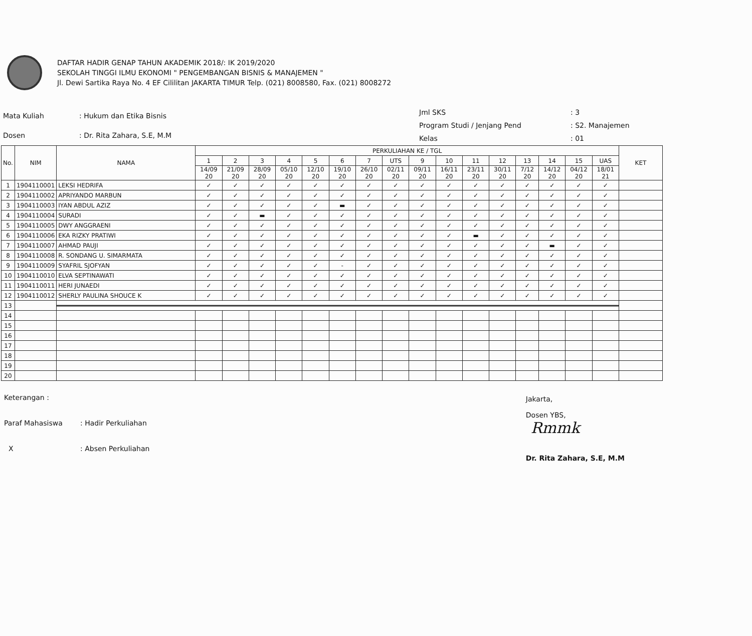DAFTAR HADIR GENAP TAHUN AKADEMIK 2018/: IK 2019/2020
SEKOLAH TINGGI ILMU EKONOMI " PENGEMBANGAN BISNIS & MANAJEMEN "
Jl. Dewi Sartika Raya No. 4 EF Cililitan JAKARTA TIMUR Telp. (021) 8008580, Fax. (021) 8008272
| Mata Kuliah | : Hukum dan Etika Bisnis |
| Dosen | : Dr. Rita Zahara, S.E, M.M |
| Jml SKS | : 3 |
| Program Studi / Jenjang Pend | : S2. Manajemen |
| Kelas | : 01 |
| No. | NIM | NAMA | PERKULIAHAN KE / TGL | | | | | | | | | | | | | | | | KET |
| --- | --- | --- | --- | --- | --- | --- | --- | --- | --- | --- | --- | --- | --- | --- | --- | --- | --- | --- | --- |
| | | | 1 | 2 | 3 | 4 | 5 | 6 | 7 | UTS | 9 | 10 | 11 | 12 | 13 | 14 | 15 | UAS | |
| | | | 14/09 20 | 21/09 20 | 28/09 20 | 05/10 20 | 12/10 20 | 19/10 20 | 26/10 20 | 02/11 20 | 09/11 20 | 16/11 20 | 23/11 20 | 30/11 20 | 7/12 20 | 14/12 20 | 04/12 20 | 18/01 21 | |
| 1 | 1904110001 | LEKSI HEDRIFA | ✓ | ✓ | ✓ | ✓ | ✓ | ✓ | ✓ | ✓ | ✓ | ✓ | ✓ | ✓ | ✓ | ✓ | ✓ | ✓ | |
| 2 | 1904110002 | APRIYANDO MARBUN | ✓ | ✓ | ✓ | ✓ | ✓ | ✓ | ✓ | ✓ | ✓ | ✓ | ✓ | ✓ | ✓ | ✓ | ✓ | ✓ | |
| 3 | 1904110003 | IYAN ABDUL AZIZ | ✓ | ✓ | ✓ | ✓ | ✓ | ▬ | ✓ | ✓ | ✓ | ✓ | ✓ | ✓ | ✓ | ✓ | ✓ | ✓ | |
| 4 | 1904110004 | SURADI | ✓ | ✓ | ▬ | ✓ | ✓ | ✓ | ✓ | ✓ | ✓ | ✓ | ✓ | ✓ | ✓ | ✓ | ✓ | ✓ | |
| 5 | 1904110005 | DWY ANGGRAENI | ✓ | ✓ | ✓ | ✓ | ✓ | ✓ | ✓ | ✓ | ✓ | ✓ | ✓ | ✓ | ✓ | ✓ | ✓ | ✓ | |
| 6 | 1904110006 | EKA RIZKY PRATIWI | ✓ | ✓ | ✓ | ✓ | ✓ | ✓ | ✓ | ✓ | ✓ | ✓ | ▬ | ✓ | ✓ | ✓ | ✓ | ✓ | |
| 7 | 1904110007 | AHMAD PAUJI | ✓ | ✓ | ✓ | ✓ | ✓ | ✓ | ✓ | ✓ | ✓ | ✓ | ✓ | ✓ | ✓ | ▬ | ✓ | ✓ | |
| 8 | 1904110008 | R. SONDANG U. SIMARMATA | ✓ | ✓ | ✓ | ✓ | ✓ | ✓ | ✓ | ✓ | ✓ | ✓ | ✓ | ✓ | ✓ | ✓ | ✓ | ✓ | |
| 9 | 1904110009 | SYAFRIL SJOFYAN | ✓ | ✓ | ✓ | ✓ | ✓ | - | ✓ | ✓ | ✓ | ✓ | ✓ | ✓ | ✓ | ✓ | ✓ | ✓ | |
| 10 | 1904110010 | ELVA SEPTINAWATI | ✓ | ✓ | ✓ | ✓ | ✓ | ✓ | ✓ | ✓ | ✓ | ✓ | ✓ | ✓ | ✓ | ✓ | ✓ | ✓ | |
| 11 | 1904110011 | HERI JUNAEDI | ✓ | ✓ | ✓ | ✓ | ✓ | ✓ | ✓ | ✓ | ✓ | ✓ | ✓ | ✓ | ✓ | ✓ | ✓ | ✓ | |
| 12 | 1904110012 | SHERLY PAULINA SHOUCE K | ✓ | ✓ | ✓ | ✓ | ✓ | ✓ | ✓ | ✓ | ✓ | ✓ | ✓ | ✓ | ✓ | ✓ | ✓ | ✓ | |
| 13 | | | | | | | | | | | | | | | | | | | |
| 14 | | | | | | | | | | | | | | | | | | | |
| 15 | | | | | | | | | | | | | | | | | | | |
| 16 | | | | | | | | | | | | | | | | | | | |
| 17 | | | | | | | | | | | | | | | | | | | |
| 18 | | | | | | | | | | | | | | | | | | | |
| 19 | | | | | | | | | | | | | | | | | | | |
| 20 | | | | | | | | | | | | | | | | | | | |
| Keterangan : | |
| Paraf Mahasiswa | : Hadir Perkuliahan |
| X | : Absen Perkuliahan |
Jakarta,
Dosen YBS,
Rmmk
Dr. Rita Zahara, S.E, M.M